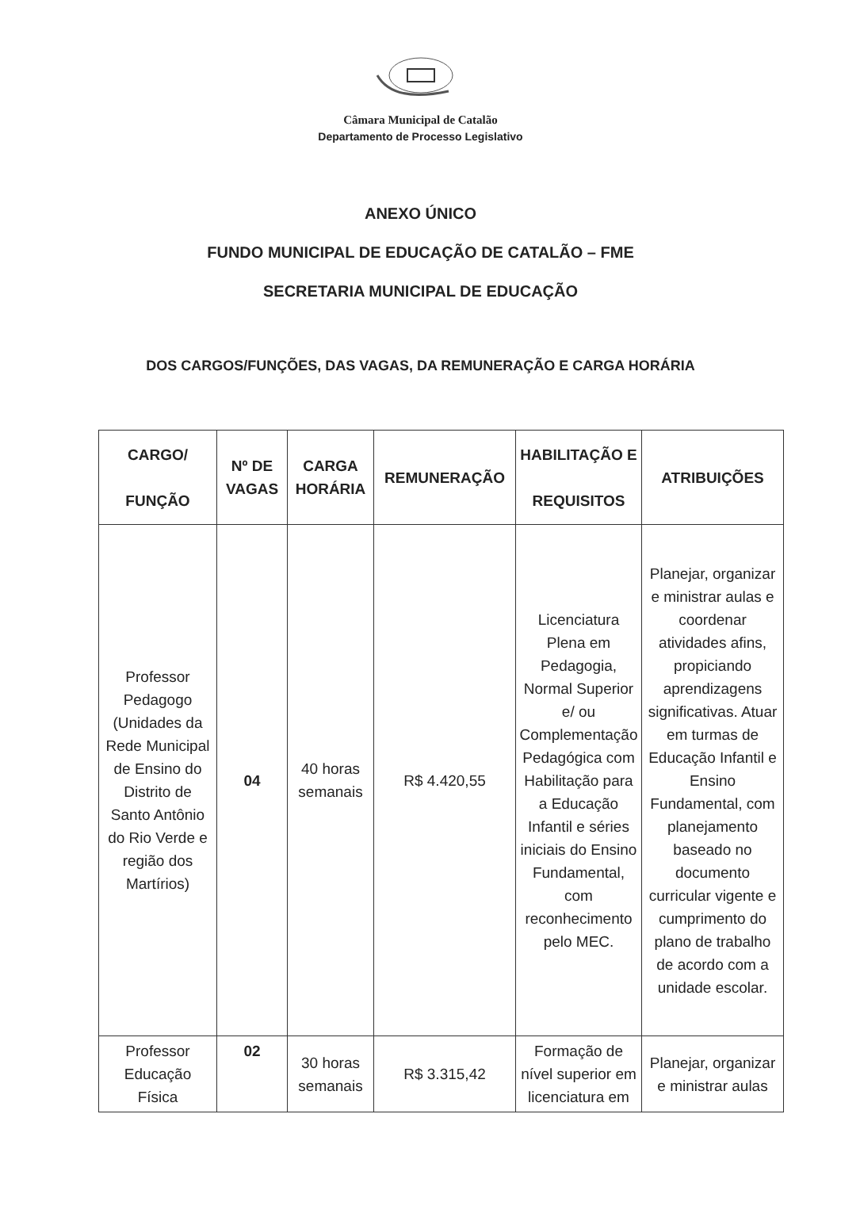Câmara Municipal de Catalão
Departamento de Processo Legislativo
ANEXO ÚNICO
FUNDO MUNICIPAL DE EDUCAÇÃO DE CATALÃO – FME
SECRETARIA MUNICIPAL DE EDUCAÇÃO
DOS CARGOS/FUNÇÕES, DAS VAGAS, DA REMUNERAÇÃO E CARGA HORÁRIA
| CARGO/ FUNÇÃO | Nº DE VAGAS | CARGA HORÁRIA | REMUNERAÇÃO | HABILITAÇÃO E REQUISITOS | ATRIBUIÇÕES |
| --- | --- | --- | --- | --- | --- |
| Professor Pedagogo (Unidades da Rede Municipal de Ensino do Distrito de Santo Antônio do Rio Verde e região dos Martírios) | 04 | 40 horas semanais | R$ 4.420,55 | Licenciatura Plena em Pedagogia, Normal Superior e/ ou Complementação Pedagógica com Habilitação para a Educação Infantil e séries iniciais do Ensino Fundamental, com reconhecimento pelo MEC. | Planejar, organizar e ministrar aulas e coordenar atividades afins, propiciando aprendizagens significativas. Atuar em turmas de Educação Infantil e Ensino Fundamental, com planejamento baseado no documento curricular vigente e cumprimento do plano de trabalho de acordo com a unidade escolar. |
| Professor Educação Física | 02 | 30 horas semanais | R$ 3.315,42 | Formação de nível superior em licenciatura em | Planejar, organizar e ministrar aulas |